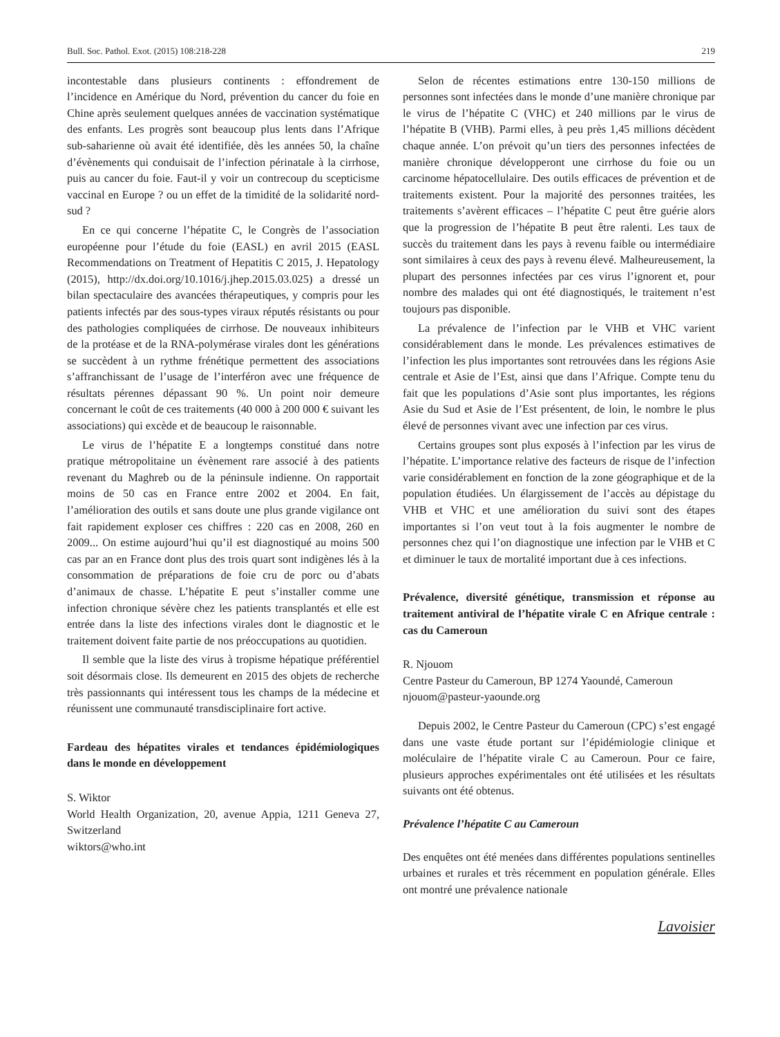Bull. Soc. Pathol. Exot. (2015) 108:218-228 219
incontestable dans plusieurs continents : effondrement de l’incidence en Amérique du Nord, prévention du cancer du foie en Chine après seulement quelques années de vaccination systématique des enfants. Les progrès sont beaucoup plus lents dans l’Afrique sub-saharienne où avait été identifiée, dès les années 50, la chaîne d’évènements qui conduisait de l’infection périnatale à la cirrhose, puis au cancer du foie. Faut-il y voir un contrecoup du scepticisme vaccinal en Europe ? ou un effet de la timidité de la solidarité nord-sud ?
En ce qui concerne l’hépatite C, le Congrès de l’association européenne pour l’étude du foie (EASL) en avril 2015 (EASL Recommendations on Treatment of Hepatitis C 2015, J. Hepatology (2015), http://dx.doi.org/10.1016/j.jhep.2015.03.025) a dressé un bilan spectaculaire des avancées thérapeutiques, y compris pour les patients infectés par des sous-types viraux réputés résistants ou pour des pathologies compliquées de cirrhose. De nouveaux inhibiteurs de la protéase et de la RNA-polymérase virales dont les générations se succèdent à un rythme frénétique permettent des associations s’affranchissant de l’usage de l’interféron avec une fréquence de résultats pérennes dépassant 90 %. Un point noir demeure concernant le coût de ces traitements (40 000 à 200 000 € suivant les associations) qui excède et de beaucoup le raisonnable.
Le virus de l’hépatite E a longtemps constitué dans notre pratique métropolitaine un évènement rare associé à des patients revenant du Maghreb ou de la péninsule indienne. On rapportait moins de 50 cas en France entre 2002 et 2004. En fait, l’amélioration des outils et sans doute une plus grande vigilance ont fait rapidement exploser ces chiffres : 220 cas en 2008, 260 en 2009... On estime aujourd’hui qu’il est diagnostiqué au moins 500 cas par an en France dont plus des trois quart sont indigènes lés à la consommation de préparations de foie cru de porc ou d’abats d’animaux de chasse. L’hépatite E peut s’installer comme une infection chronique sévère chez les patients transplantés et elle est entrée dans la liste des infections virales dont le diagnostic et le traitement doivent faite partie de nos préoccupations au quotidien.
Il semble que la liste des virus à tropisme hépatique préférentiel soit désormais close. Ils demeurent en 2015 des objets de recherche très passionnants qui intéressent tous les champs de la médecine et réunissent une communauté transdisciplinaire fort active.
Fardeau des hépatites virales et tendances épidémiologiques dans le monde en développement
S. Wiktor
World Health Organization, 20, avenue Appia, 1211 Geneva 27, Switzerland
wiktors@who.int
Selon de récentes estimations entre 130-150 millions de personnes sont infectées dans le monde d’une manière chronique par le virus de l’hépatite C (VHC) et 240 millions par le virus de l’hépatite B (VHB). Parmi elles, à peu près 1,45 millions décèdent chaque année. L’on prévoit qu’un tiers des personnes infectées de manière chronique développeront une cirrhose du foie ou un carcinome hépatocellulaire. Des outils efficaces de prévention et de traitements existent. Pour la majorité des personnes traitées, les traitements s’avèrent efficaces – l’hépatite C peut être guérie alors que la progression de l’hépatite B peut être ralenti. Les taux de succès du traitement dans les pays à revenu faible ou intermédiaire sont similaires à ceux des pays à revenu élevé. Malheureusement, la plupart des personnes infectées par ces virus l’ignorent et, pour nombre des malades qui ont été diagnostiqués, le traitement n’est toujours pas disponible.
La prévalence de l’infection par le VHB et VHC varient considérablement dans le monde. Les prévalences estimatives de l’infection les plus importantes sont retrouvées dans les régions Asie centrale et Asie de l’Est, ainsi que dans l’Afrique. Compte tenu du fait que les populations d’Asie sont plus importantes, les régions Asie du Sud et Asie de l’Est présentent, de loin, le nombre le plus élevé de personnes vivant avec une infection par ces virus.
Certains groupes sont plus exposés à l’infection par les virus de l’hépatite. L’importance relative des facteurs de risque de l’infection varie considérablement en fonction de la zone géographique et de la population étudiées. Un élargissement de l’accès au dépistage du VHB et VHC et une amélioration du suivi sont des étapes importantes si l’on veut tout à la fois augmenter le nombre de personnes chez qui l’on diagnostique une infection par le VHB et C et diminuer le taux de mortalité important due à ces infections.
Prévalence, diversité génétique, transmission et réponse au traitement antiviral de l’hépatite virale C en Afrique centrale : cas du Cameroun
R. Njouom
Centre Pasteur du Cameroun, BP 1274 Yaoundé, Cameroun
njouom@pasteur-yaounde.org
Depuis 2002, le Centre Pasteur du Cameroun (CPC) s’est engagé dans une vaste étude portant sur l’épidémiologie clinique et moléculaire de l’hépatite virale C au Cameroun. Pour ce faire, plusieurs approches expérimentales ont été utilisées et les résultats suivants ont été obtenus.
Prévalence l’hépatite C au Cameroun
Des enquêtes ont été menées dans différentes populations sentinelles urbaines et rurales et très récemment en population générale. Elles ont montré une prévalence nationale
Lavoisier